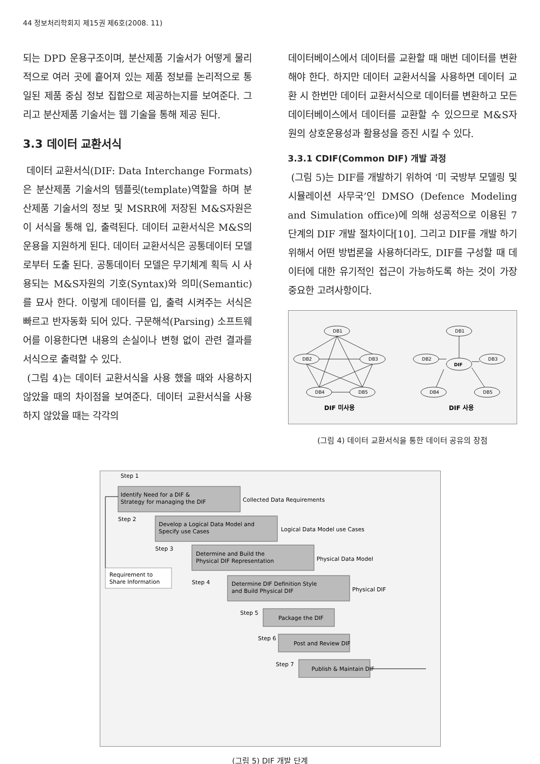44 정보처리학회지 제15권 제6호(2008. 11)
되는 DPD 운용구조이며, 분산제품 기술서가 어떻게 물리적으로 여러 곳에 흩어져 있는 제품 정보를 논리적으로 통일된 제품 중심 정보 집합으로 제공하는지를 보여준다. 그리고 분산제품 기술서는 웹 기술을 통해 제공 된다.
3.3 데이터 교환서식
데이터 교환서식(DIF: Data Interchange Formats)은 분산제품 기술서의 템플릿(template)역할을 하며 분산제품 기술서의 정보 및 MSRR에 저장된 M&S자원은 이 서식을 통해 입, 출력된다. 데이터 교환서식은 M&S의 운용을 지원하게 된다. 데이터 교환서식은 공통데이터 모델로부터 도출 된다. 공통데이터 모델은 무기체계 획득 시 사용되는 M&S자원의 기호(Syntax)와 의미(Semantic)를 묘사 한다. 이렇게 데이터를 입, 출력 시켜주는 서식은 빠르고 반자동화 되어 있다. 구문해석(Parsing) 소프트웨어를 이용한다면 내용의 손실이나 변형 없이 관련 결과를 서식으로 출력할 수 있다.
(그림 4)는 데이터 교환서식을 사용 했을 때와 사용하지 않았을 때의 차이점을 보여준다. 데이터 교환서식을 사용 하지 않았을 때는 각각의
데이터베이스에서 데이터를 교환할 때 매번 데이터를 변환해야 한다. 하지만 데이터 교환서식을 사용하면 데이터 교환 시 한번만 데이터 교환서식으로 데이터를 변환하고 모든 데이터베이스에서 데이터를 교환할 수 있으므로 M&S자원의 상호운용성과 활용성을 증진 시킬 수 있다.
3.3.1 CDIF(Common DIF) 개발 과정
(그림 5)는 DIF를 개발하기 위하여 ‘미 국방부 모델링 및 시뮬레이션 사무국’인 DMSO (Defence Modeling and Simulation office)에 의해 성공적으로 이용된 7단계의 DIF 개발 절차이다[10]. 그리고 DIF를 개발 하기위해서 어떤 방법론을 사용하더라도, DIF를 구성할 때 데이터에 대한 유기적인 접근이 가능하도록 하는 것이 가장 중요한 고려사항이다.
DB1
DB2
DB3
DB4
DB5
DB1
DB2
DIF
DB3
DB4
DB5
DIF 미사용
DIF 사용
(그림 4) 데이터 교환서식을 통한 데이터 공유의 장점
Step 1
Identify Need for a DIF &
Strategy for managing the DIF
Collected Data Requirements
Step 2
Develop a Logical Data Model and
Specify use Cases
Logical Data Model use Cases
Step 3
Determine and Build the
Physical DIF Representation
Physical Data Model
Requirement to
Share Information
Step 4
Determine DIF Definition Style
and Build Physical DIF
Physical DIF
Step 5
Package the DIF
Step 6
Post and Review DIF
Step 7
Publish & Maintain DIF
(그림 5) DIF 개발 단계